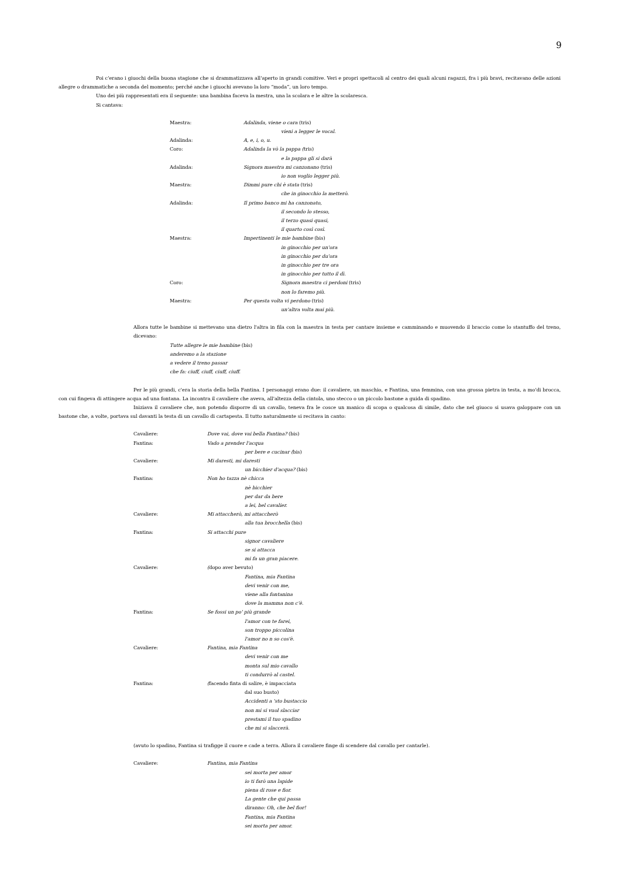9
Poi c'erano i giuochi della buona stagione che si drammatizzava all'aperto in grandi comitive. Veri e propri spettacoli al centro dei quali alcuni ragazzi, fra i più bravi, recitavano delle azioni allegre o drammatiche a seconda del momento; perché anche i giuochi avevano la loro “moda”, un loro tempo.
Uno dei più rappresentati era il seguente: una bambina faceva la mestra, una la scolara e le altre la scolaresca.
Si cantava:
Maestra: Adalinda, viene o cara (tris)
vieni a legger le vocal.
Adalinda: A, e, i, o, u.
Coro: Adalinda la vò la pappa (tris)
e la pappa gli si darà
Adalinda: Signora maestra mi canzonano (tris)
io non voglio legger più.
Maestra: Dimmi pure chi è stata (tris)
che in ginocchio la metterò.
Adalinda: Il primo banco mi ha canzonato,
il secondo lo stesso,
il terzo quasi quasi,
il quarto così così.
Maestra: Impertinenti le mie bambine (bis)
in ginocchio per un'ora
in ginocchio per du'ora
in ginocchio per tre ora
in ginocchio per tutto il dì.
Coro: Signora maestra ci perdoni (tris)
non lo faremo più.
Maestra: Per questa volta vi perdono (tris)
un'altra volta mai più.
Allora tutte le bambine si mettevano una dietro l'altra in fila con la maestra in testa per cantare insieme e camminando e muovendo il braccio come lo stantuffo del treno, dicevano:
Tutte allegre le mie bambine (bis)
anderemo a la stazione
a vedere il treno passar
che fa: ciuff, ciuff, ciuff, ciuff.
Per le più grandi, c'era la storia della bella Fantina. I personaggi erano due: il cavaliere, un maschio, e Fantina, una femmina, con una grossa pietra in testa, a mo'di brocca, con cui fingeva di attingere acqua ad una fontana. La incontra il cavaliere che aveva, all'altezza della cintola, uno stecco o un piccolo bastone a guida di spadino.
Iniziava il cavaliere che, non potendo disporre di un cavallo, teneva fra le cosce un manico di scopa o qualcosa di simile, dato che nel giuoco si usava galoppare con un bastone che, a volte, portava sul davanti la testa di un cavallo di cartapesta. Il tutto naturalmente si recitava in canto:
Cavaliere: Dove vai, dove vai bella Fantina? (bis)
Fantina: Vado a prender l'acqua
per bere e cucinar (bis)
Cavaliere: Mi daresti, mi daresti
un bicchier d'acqua? (bis)
Fantina: Non ho tazza nè chicca
nè bicchier
per dar da bere
a lei, bel cavalier.
Cavaliere: Mi attaccherò, mi attaccherò
alla tua brocchella (bis)
Fantina: Si attacchi pure
signor cavaliere
se si attacca
mi fa un gran piacere.
Cavaliere: (dopo aver bevuto)
Fantina, mia Fantina
devi venir con me,
viene alla fontanina
dove la mamma non c'è.
Fantina: Se fossi un po' più grande
l'amor con te farei,
son troppo piccolina
l'amor no n so cos'è.
Cavaliere: Fantina, mia Fantina
devi venir con me
monta sul mio cavallo
ti condurrò al castel.
Fantina: (facendo finta di salire, è impacciata
dal suo busto)
Accidenti a 'sto bustaccio
non mi si vuol slacciar
prestami il tuo spadino
che mi si slaccerà.
(avuto lo spadino, Fantina si trafigge il cuore e cade a terra. Allora il cavaliere finge di scendere dal cavallo per cantarle).
Cavaliere: Fantina, mia Fantina
sei morta per amor
io ti farò una lapide
piena di rose e fior.
La gente che qui passa
diranno: Oh, che bel fior!
Fantina, mia Fantina
sei morta per amor.